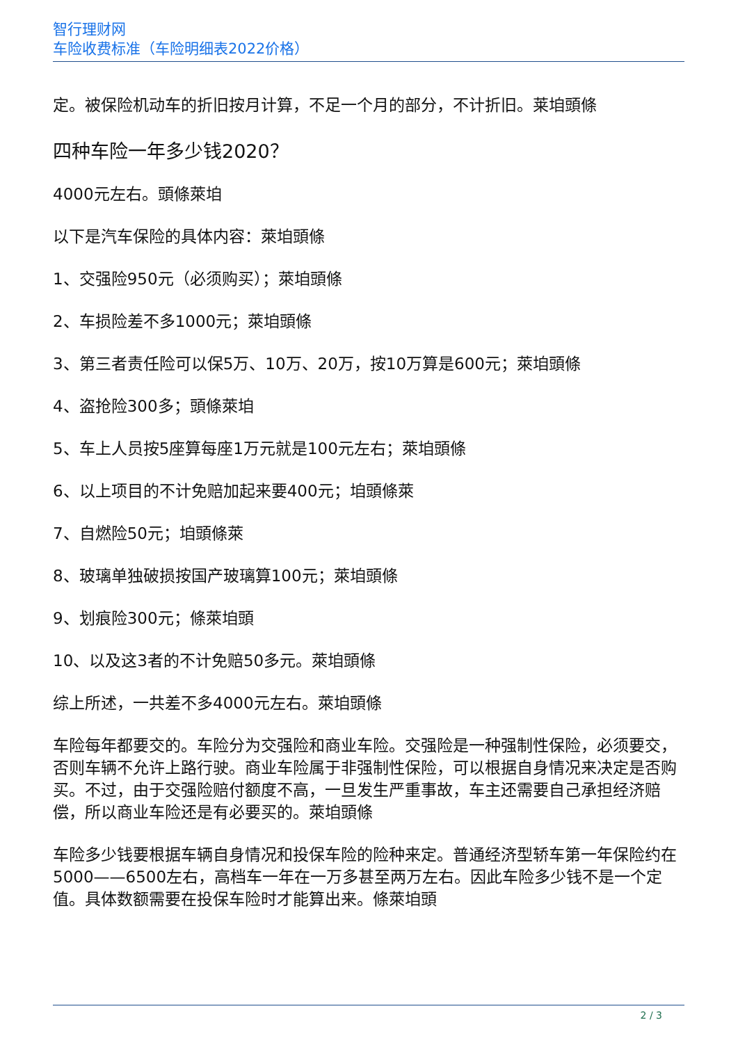智行理财网
车险收费标准（车险明细表2022价格）
定。被保险机动车的折旧按月计算，不足一个月的部分，不计折旧。莱垍頭條
四种车险一年多少钱2020？
4000元左右。頭條萊垍
以下是汽车保险的具体内容：萊垍頭條
1、交强险950元（必须购买）；萊垍頭條
2、车损险差不多1000元；萊垍頭條
3、第三者责任险可以保5万、10万、20万，按10万算是600元；萊垍頭條
4、盗抢险300多；頭條萊垍
5、车上人员按5座算每座1万元就是100元左右；萊垍頭條
6、以上项目的不计免赔加起来要400元；垍頭條萊
7、自燃险50元；垍頭條萊
8、玻璃单独破损按国产玻璃算100元；萊垍頭條
9、划痕险300元；條萊垍頭
10、以及这3者的不计免赔50多元。萊垍頭條
综上所述，一共差不多4000元左右。萊垍頭條
车险每年都要交的。车险分为交强险和商业车险。交强险是一种强制性保险，必须要交，否则车辆不允许上路行驶。商业车险属于非强制性保险，可以根据自身情况来决定是否购买。不过，由于交强险赔付额度不高，一旦发生严重事故，车主还需要自己承担经济赔偿，所以商业车险还是有必要买的。萊垍頭條
车险多少钱要根据车辆自身情况和投保车险的险种来定。普通经济型轿车第一年保险约在5000——6500左右，高档车一年在一万多甚至两万左右。因此车险多少钱不是一个定值。具体数额需要在投保车险时才能算出来。條萊垍頭
2 / 3